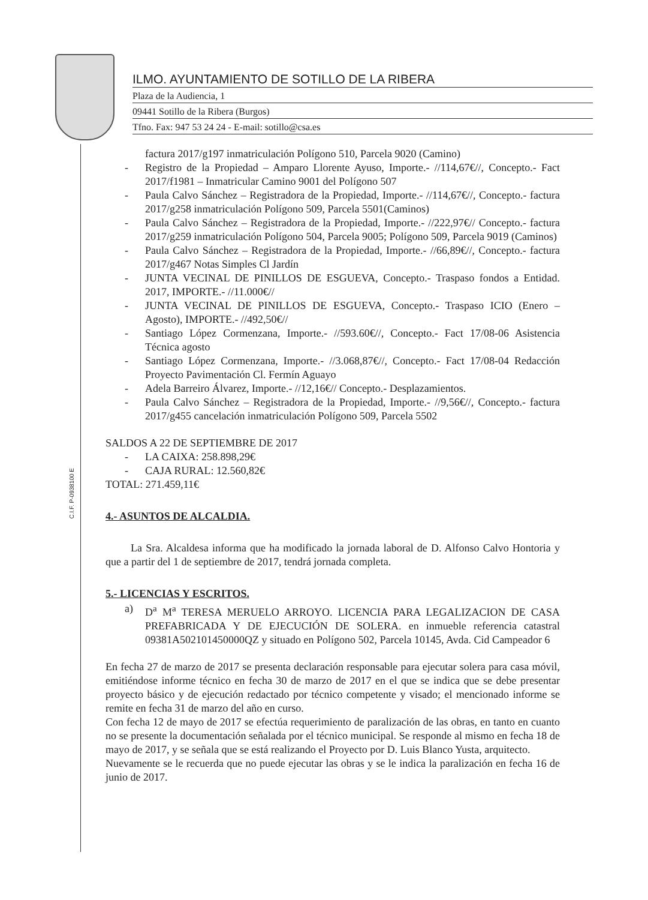ILMO. AYUNTAMIENTO DE SOTILLO DE LA RIBERA
Plaza de la Audiencia, 1
09441 Sotillo de la Ribera (Burgos)
Tfno. Fax: 947 53 24 24 - E-mail: sotillo@csa.es
C.I.F. P-0938100 E
factura 2017/g197 inmatriculación Polígono 510, Parcela 9020 (Camino)
- Registro de la Propiedad – Amparo Llorente Ayuso, Importe.- //114,67€//, Concepto.- Fact 2017/f1981 – Inmatricular Camino 9001 del Polígono 507
- Paula Calvo Sánchez – Registradora de la Propiedad, Importe.- //114,67€//, Concepto.- factura 2017/g258 inmatriculación Polígono 509, Parcela 5501(Caminos)
- Paula Calvo Sánchez – Registradora de la Propiedad, Importe.- //222,97€// Concepto.- factura 2017/g259 inmatriculación Polígono 504, Parcela 9005; Polígono 509, Parcela 9019 (Caminos)
- Paula Calvo Sánchez – Registradora de la Propiedad, Importe.- //66,89€//, Concepto.- factura 2017/g467 Notas Simples Cl Jardín
- JUNTA VECINAL DE PINILLOS DE ESGUEVA, Concepto.- Traspaso fondos a Entidad. 2017, IMPORTE.- //11.000€//
- JUNTA VECINAL DE PINILLOS DE ESGUEVA, Concepto.- Traspaso ICIO (Enero – Agosto), IMPORTE.- //492,50€//
- Santiago López Cormenzana, Importe.- //593.60€//, Concepto.- Fact 17/08-06 Asistencia Técnica agosto
- Santiago López Cormenzana, Importe.- //3.068,87€//, Concepto.- Fact 17/08-04 Redacción Proyecto Pavimentación Cl. Fermín Aguayo
- Adela Barreiro Álvarez, Importe.- //12,16€// Concepto.- Desplazamientos.
- Paula Calvo Sánchez – Registradora de la Propiedad, Importe.- //9,56€//, Concepto.- factura 2017/g455 cancelación inmatriculación Polígono 509, Parcela 5502
SALDOS A 22 DE SEPTIEMBRE DE 2017
- LA CAIXA: 258.898,29€
- CAJA RURAL: 12.560,82€
TOTAL: 271.459,11€
4.- ASUNTOS DE ALCALDIA.
La Sra. Alcaldesa informa que ha modificado la jornada laboral de D. Alfonso Calvo Hontoria y que a partir del 1 de septiembre de 2017, tendrá jornada completa.
5.- LICENCIAS Y ESCRITOS.
a) D<sup>a</sup> M<sup>a</sup> TERESA MERUELO ARROYO. LICENCIA PARA LEGALIZACION DE CASA PREFABRICADA Y DE EJECUCIÓN DE SOLERA. en inmueble referencia catastral 09381A502101450000QZ y situado en Polígono 502, Parcela 10145, Avda. Cid Campeador 6
En fecha 27 de marzo de 2017 se presenta declaración responsable para ejecutar solera para casa móvil, emitiéndose informe técnico en fecha 30 de marzo de 2017 en el que se indica que se debe presentar proyecto básico y de ejecución redactado por técnico competente y visado; el mencionado informe se remite en fecha 31 de marzo del año en curso.
Con fecha 12 de mayo de 2017 se efectúa requerimiento de paralización de las obras, en tanto en cuanto no se presente la documentación señalada por el técnico municipal. Se responde al mismo en fecha 18 de mayo de 2017, y se señala que se está realizando el Proyecto por D. Luis Blanco Yusta, arquitecto.
Nuevamente se le recuerda que no puede ejecutar las obras y se le indica la paralización en fecha 16 de junio de 2017.